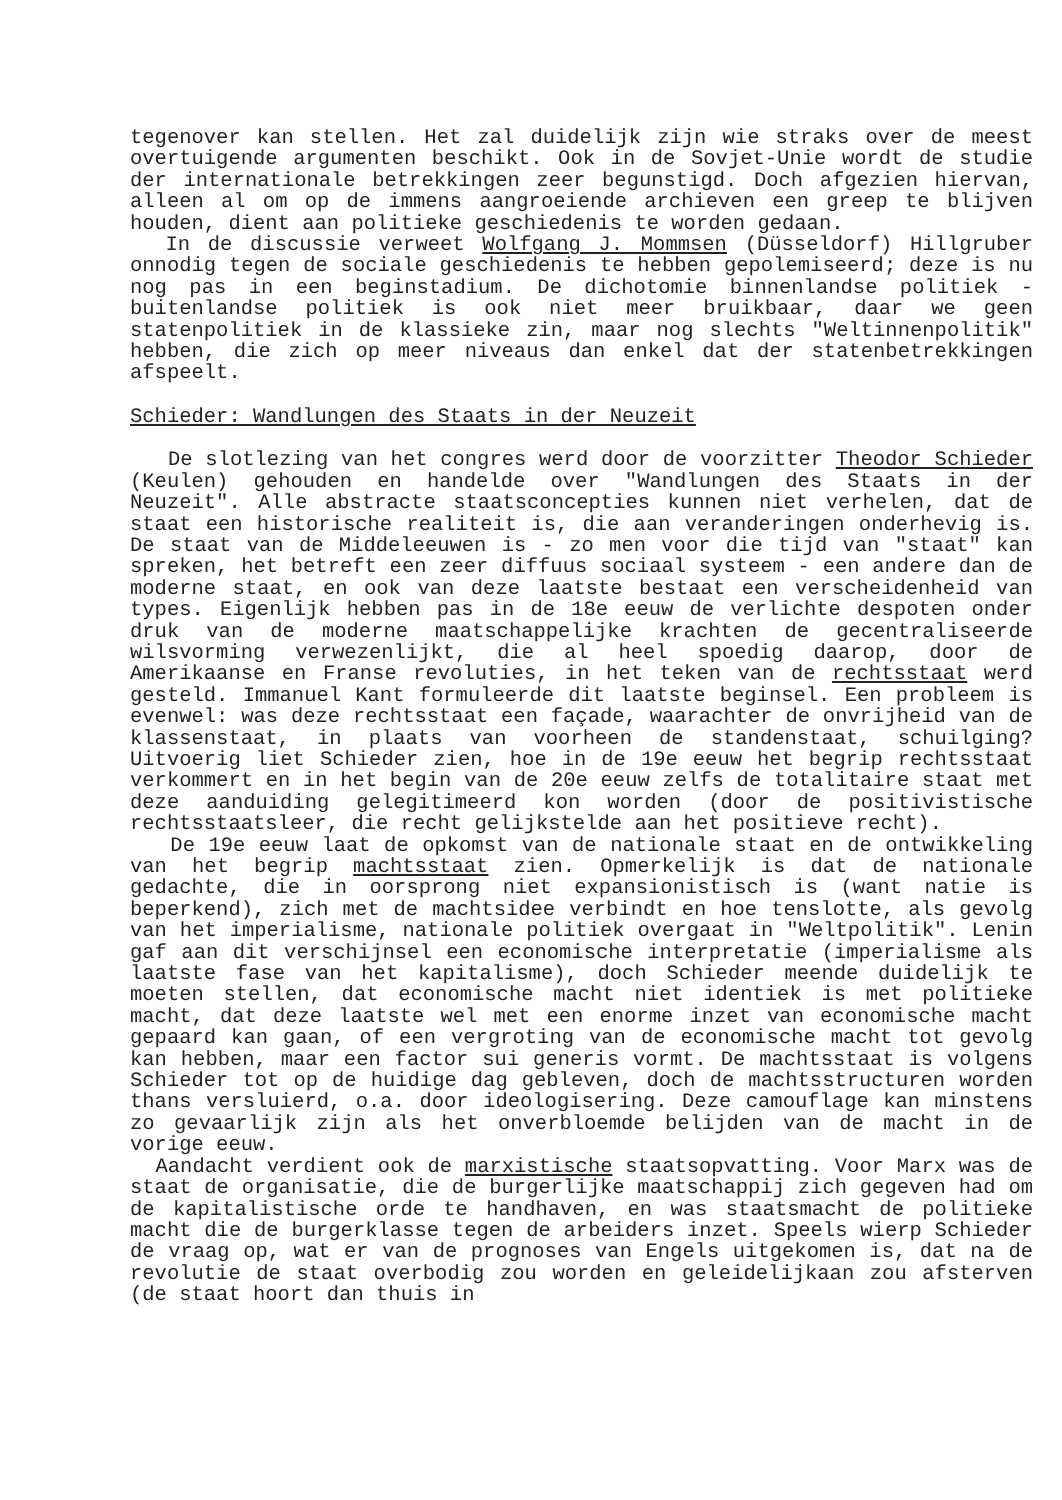tegenover kan stellen. Het zal duidelijk zijn wie straks over de meest overtuigende argumenten beschikt. Ook in de Sovjet-Unie wordt de studie der internationale betrekkingen zeer begunstigd. Doch afgezien hiervan, alleen al om op de immens aangroeiende archieven een greep te blijven houden, dient aan politieke geschiedenis te worden gedaan.
In de discussie verweet Wolfgang J. Mommsen (Düsseldorf) Hillgruber onnodig tegen de sociale geschiedenis te hebben gepolemiseerd; deze is nu nog pas in een beginstadium. De dichotomie binnenlandse politiek - buitenlandse politiek is ook niet meer bruikbaar, daar we geen statenpolitiek in de klassieke zin, maar nog slechts "Weltinnenpolitik" hebben, die zich op meer niveaus dan enkel dat der statenbetrekkingen afspeelt.
Schieder: Wandlungen des Staats in der Neuzeit
De slotlezing van het congres werd door de voorzitter Theodor Schieder (Keulen) gehouden en handelde over "Wandlungen des Staats in der Neuzeit". Alle abstracte staatsconcepties kunnen niet verhelen, dat de staat een historische realiteit is, die aan veranderingen onderhevig is. De staat van de Middeleeuwen is - zo men voor die tijd van "staat" kan spreken, het betreft een zeer diffuus sociaal systeem - een andere dan de moderne staat, en ook van deze laatste bestaat een verscheidenheid van types. Eigenlijk hebben pas in de 18e eeuw de verlichte despoten onder druk van de moderne maatschappelijke krachten de gecentraliseerde wilsvorming verwezenlijkt, die al heel spoedig daarop, door de Amerikaanse en Franse revoluties, in het teken van de rechtsstaat werd gesteld. Immanuel Kant formuleerde dit laatste beginsel. Een probleem is evenwel: was deze rechtsstaat een façade, waarachter de onvrijheid van de klassenstaat, in plaats van voorheen de standenstaat, schuilging? Uitvoerig liet Schieder zien, hoe in de 19e eeuw het begrip rechtsstaat verkommert en in het begin van de 20e eeuw zelfs de totalitaire staat met deze aanduiding gelegitimeerd kon worden (door de positivistische rechtsstaatsleer, die recht gelijkstelde aan het positieve recht).
De 19e eeuw laat de opkomst van de nationale staat en de ontwikkeling van het begrip machtsstaat zien. Opmerkelijk is dat de nationale gedachte, die in oorsprong niet expansionistisch is (want natie is beperkend), zich met de machtsidee verbindt en hoe tenslotte, als gevolg van het imperialisme, nationale politiek overgaat in "Weltpolitik". Lenin gaf aan dit verschijnsel een economische interpretatie (imperialisme als laatste fase van het kapitalisme), doch Schieder meende duidelijk te moeten stellen, dat economische macht niet identiek is met politieke macht, dat deze laatste wel met een enorme inzet van economische macht gepaard kan gaan, of een vergroting van de economische macht tot gevolg kan hebben, maar een factor sui generis vormt. De machtsstaat is volgens Schieder tot op de huidige dag gebleven, doch de machtsstructuren worden thans versluierd, o.a. door ideologisering. Deze camouflage kan minstens zo gevaarlijk zijn als het onverbloemde belijden van de macht in de vorige eeuw.
Aandacht verdient ook de marxistische staatsopvatting. Voor Marx was de staat de organisatie, die de burgerlijke maatschappij zich gegeven had om de kapitalistische orde te handhaven, en was staatsmacht de politieke macht die de burgerklasse tegen de arbeiders inzet. Speels wierp Schieder de vraag op, wat er van de prognoses van Engels uitgekomen is, dat na de revolutie de staat overbodig zou worden en geleidelijkaan zou afsterven (de staat hoort dan thuis in